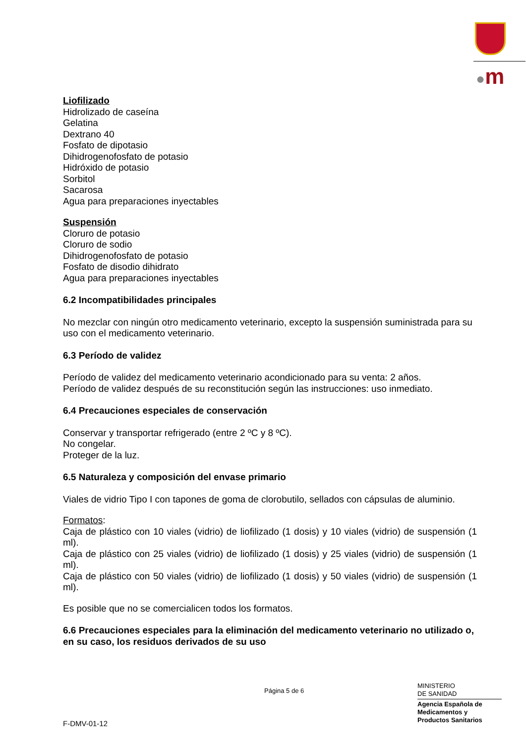●m
Liofilizado
Hidrolizado de caseína
Gelatina
Dextrano 40
Fosfato de dipotasio
Dihidrogenofosfato de potasio
Hidróxido de potasio
Sorbitol
Sacarosa
Agua para preparaciones inyectables
Suspensión
Cloruro de potasio
Cloruro de sodio
Dihidrogenofosfato de potasio
Fosfato de disodio dihidrato
Agua para preparaciones inyectables
6.2 Incompatibilidades principales
No mezclar con ningún otro medicamento veterinario, excepto la suspensión suministrada para su uso con el medicamento veterinario.
6.3 Período de validez
Período de validez del medicamento veterinario acondicionado para su venta: 2 años.
Período de validez después de su reconstitución según las instrucciones: uso inmediato.
6.4 Precauciones especiales de conservación
Conservar y transportar refrigerado (entre 2 ºC y 8 ºC).
No congelar.
Proteger de la luz.
6.5 Naturaleza y composición del envase primario
Viales de vidrio Tipo I con tapones de goma de clorobutilo, sellados con cápsulas de aluminio.
Formatos:
Caja de plástico con 10 viales (vidrio) de liofilizado (1 dosis) y 10 viales (vidrio) de suspensión (1 ml).
Caja de plástico con 25 viales (vidrio) de liofilizado (1 dosis) y 25 viales (vidrio) de suspensión (1 ml).
Caja de plástico con 50 viales (vidrio) de liofilizado (1 dosis) y 50 viales (vidrio) de suspensión (1 ml).
Es posible que no se comercialicen todos los formatos.
6.6 Precauciones especiales para la eliminación del medicamento veterinario no utilizado o, en su caso, los residuos derivados de su uso
Página 5 de 6
MINISTERIO
DE SANIDAD
Agencia Española de
Medicamentos y
Productos Sanitarios
F-DMV-01-12